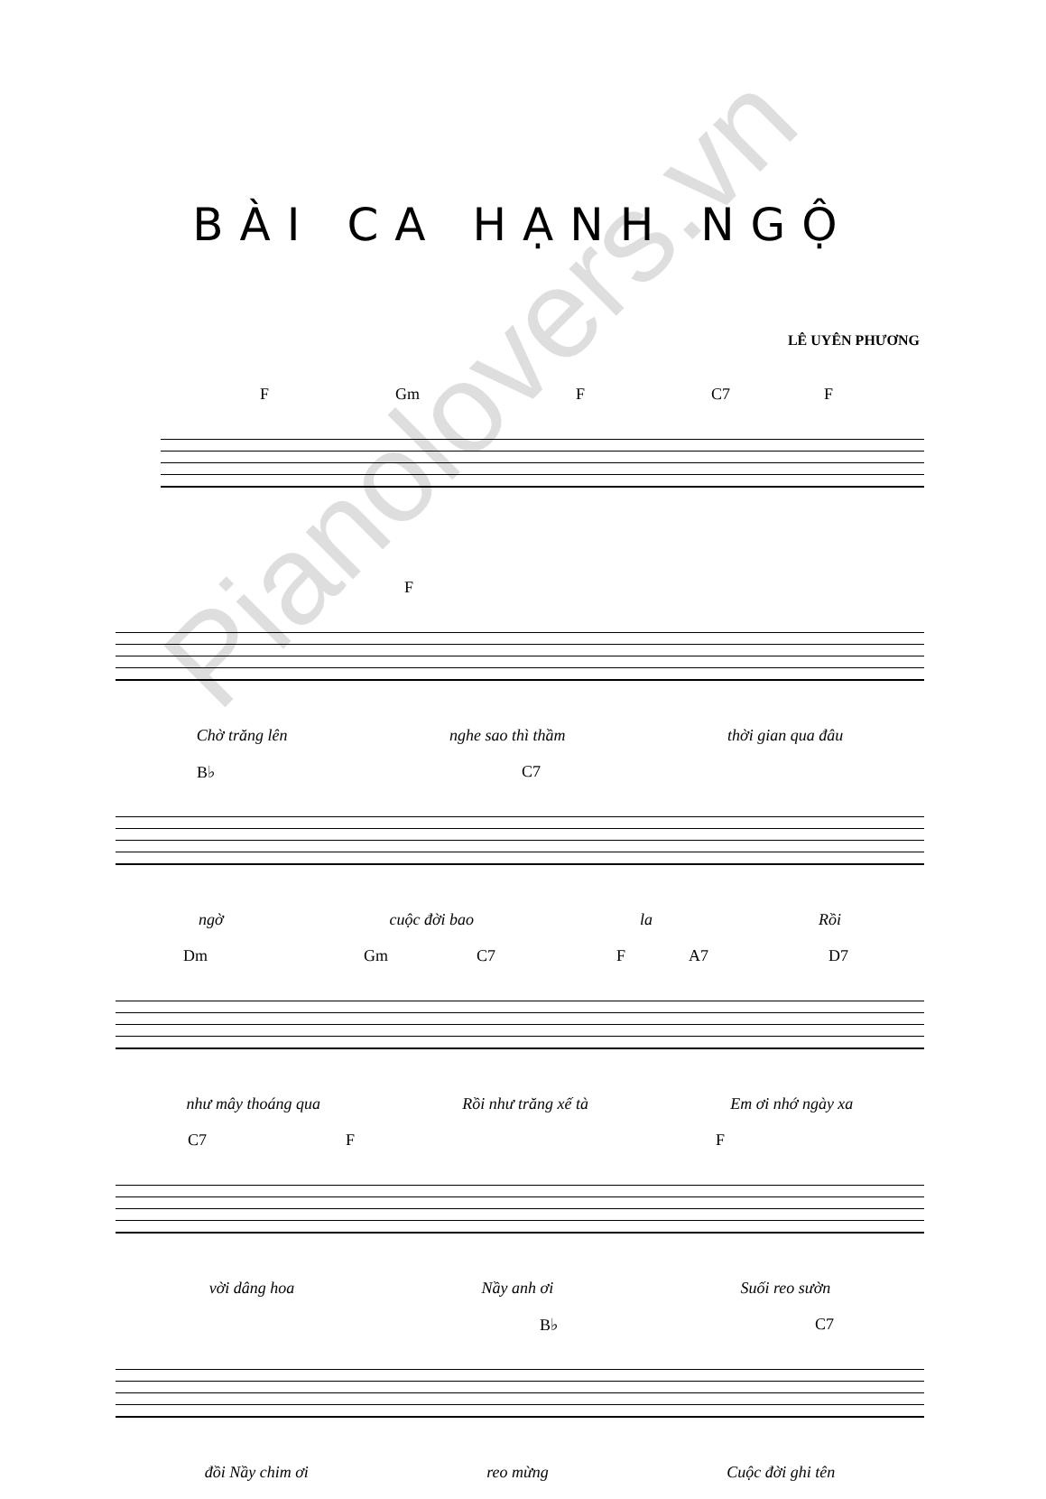BÀI CA HẠNH NGỘ
LÊ UYÊN PHƯƠNG
F Gm F C7 F
F
Chờ trăng lên nghe sao thì thầm thời gian qua đâu
B♭ C7
ngờ cuộc đời bao la Rồi
Dm Gm C7 F A7 D7
như mây thoáng qua Rồi như trăng xế tà Em ơi nhớ ngày xa
C7 F F
vời dâng hoa Nầy anh ơi Suối reo sườn
B♭ C7
đồi Nầy chim ơi reo mừng Cuộc đời ghi tên
Pianolovers.vn